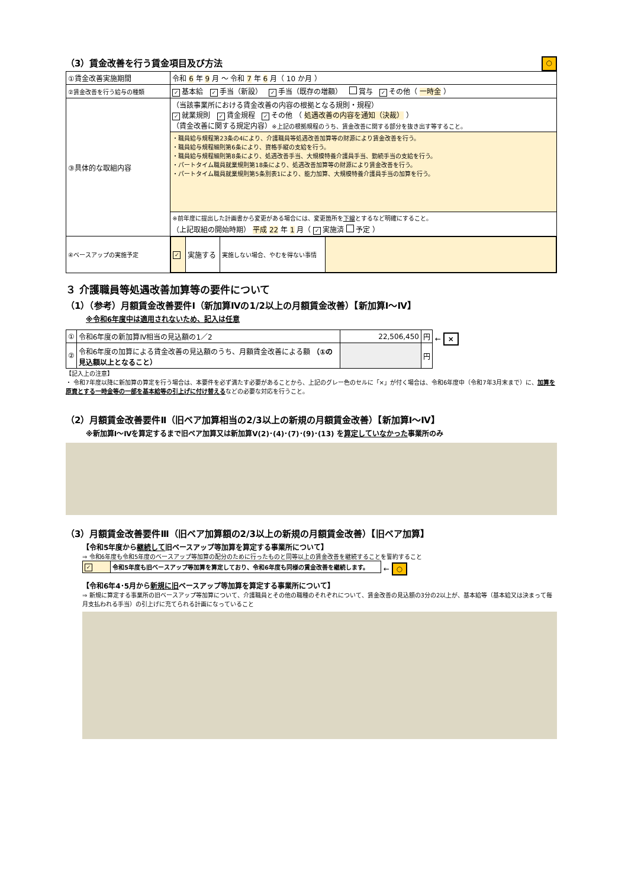（3）賃金改善を行う賃金項目及び方法
○
| ①賃金改善実施期間 | | 令和 6 年 9 月 ～ 令和 7 年 6 月（ 10 か月 ） |
| ②賃金改善を行う給与の種類 | ✓ 基本給 ✓ 手当（新設） ✓ 手当（既存の増額） 賞与 ✓ その他（ 一時金 ） | |
| ③具体的な取組内容 | （当該事業所における賃金改善の内容の根拠となる規則・規程） ✓ 就業規則 ✓ 賃金規程 ✓ その他 （ 処遇改善の内容を通知（決裁） ） （賃金改善に関する規定内容） ※上記の根拠規程のうち、賃金改善に関する部分を抜き出す等すること。 | |
| | ・職員給与規程第23条の4により、介護職員等処遇改善加算等の財源により賃金改善を行う。 ・職員給与規程細則第6条により、資格手縦の支給を行う。 ・職員給与規程細則第8条により、処遇改善手当、大規模特養介護員手当、勤続手当の支給を行う。 ・パートタイム職員就業規則第18条により、処遇改善加算等の財源により賃金改善を行う。 ・パートタイム職員就業規則第5条別表1により、能力加算、大規模特養介護員手当の加算を行う。 | |
| | ※前年度に提出した計画書から変更がある場合には、変更箇所を 下線 とするなど明確にすること。 （上記取組の開始時期） 平成 22 年 1 月（ ✓ 実施済 予定 ） | |
| ④ベースアップの実施予定 | / ✓ / 実施する / 実施しない場合、やむを得ない事情 / / | |
３ 介護職員等処遇改善加算等の要件について
（1）（参考）月額賃金改善要件Ⅰ（新加算Ⅳの1/2以上の月額賃金改善）【新加算Ⅰ～Ⅳ】
※令和6年度中は適用されないため、記入は任意
| ① | 令和6年度の新加算Ⅳ相当の見込額の1／2 | 22,506,450 | 円 |
| ② | 令和6年度の加算による賃金改善の見込額のうち、月額賃金改善による額 （①の見込額以上となること） | | 円 |
← ×
【記入上の注意】
・ 令和7年度以降に新加算の算定を行う場合は、本要件を必ず満たす必要があることから、上記のグレー色のセルに「×」が付く場合は、令和6年度中（令和7年3月末まで）に、加算を原資とする一時金等の一部を基本給等の引上げに付け替えるなどの必要な対応を行うこと。
（2）月額賃金改善要件Ⅱ（旧ベア加算相当の2/3以上の新規の月額賃金改善）【新加算Ⅰ～Ⅳ】
※新加算Ⅰ～Ⅳを算定するまで旧ベア加算又は新加算Ⅴ(2)･(4)･(7)･(9)･(13) を算定していなかった事業所のみ
（3）月額賃金改善要件Ⅲ（旧ベア加算額の2/3以上の新規の月額賃金改善）【旧ベア加算】
【令和5年度から継続して旧ベースアップ等加算を算定する事業所について】
⇒ 令和6年度も令和5年度のベースアップ等加算の配分のために行ったものと同等以上の賃金改善を継続することを誓約すること
| ✓ | 令和5年度も旧ベースアップ等加算を算定しており、令和6年度も同様の賃金改善を継続します。 |
← ○
【令和6年4･5月から新規に旧ベースアップ等加算を算定する事業所について】
⇒ 新規に算定する事業所の旧ベースアップ等加算について、介護職員とその他の職種のそれぞれについて、賃金改善の見込額の3分の2以上が、基本給等（基本給又は決まって毎月支払われる手当）の引上げに充てられる計画になっていること